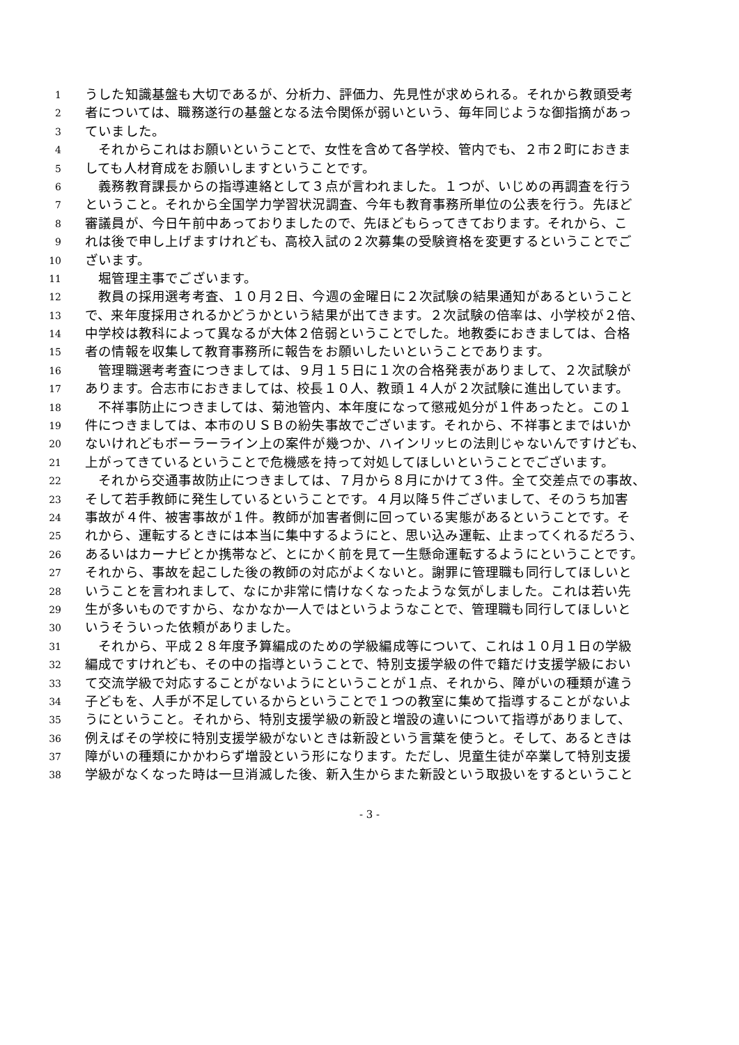1
うした知識基盤も大切であるが、分析力、評価力、先見性が求められる。それから教頭受考
2
者については、職務遂行の基盤となる法令関係が弱いという、毎年同じような御指摘があっ
3
ていました。
4
　それからこれはお願いということで、女性を含めて各学校、管内でも、２市２町におきま
5
しても人材育成をお願いしますということです。
6
　義務教育課長からの指導連絡として３点が言われました。１つが、いじめの再調査を行う
7
ということ。それから全国学力学習状況調査、今年も教育事務所単位の公表を行う。先ほど
8
審議員が、今日午前中あっておりましたので、先ほどもらってきております。それから、こ
9
れは後で申し上げますけれども、高校入試の２次募集の受験資格を変更するということでご
10
ざいます。
11
　堀管理主事でございます。
12
　教員の採用選考考査、１０月２日、今週の金曜日に２次試験の結果通知があるということ
13
で、来年度採用されるかどうかという結果が出てきます。２次試験の倍率は、小学校が２倍、
14
中学校は教科によって異なるが大体２倍弱ということでした。地教委におきましては、合格
15
者の情報を収集して教育事務所に報告をお願いしたいということであります。
16
　管理職選考考査につきましては、９月１５日に１次の合格発表がありまして、２次試験が
17
あります。合志市におきましては、校長１０人、教頭１４人が２次試験に進出しています。
18
　不祥事防止につきましては、菊池管内、本年度になって懲戒処分が１件あったと。この１
19
件につきましては、本市のＵＳＢの紛失事故でございます。それから、不祥事とまではいか
20
ないけれどもボーラーライン上の案件が幾つか、ハインリッヒの法則じゃないんですけども、
21
上がってきているということで危機感を持って対処してほしいということでございます。
22
　それから交通事故防止につきましては、７月から８月にかけて３件。全て交差点での事故、
23
そして若手教師に発生しているということです。４月以降５件ございまして、そのうち加害
24
事故が４件、被害事故が１件。教師が加害者側に回っている実態があるということです。そ
25
れから、運転するときには本当に集中するようにと、思い込み運転、止まってくれるだろう、
26
あるいはカーナビとか携帯など、とにかく前を見て一生懸命運転するようにということです。
27
それから、事故を起こした後の教師の対応がよくないと。謝罪に管理職も同行してほしいと
28
いうことを言われまして、なにか非常に情けなくなったような気がしました。これは若い先
29
生が多いものですから、なかなか一人ではというようなことで、管理職も同行してほしいと
30
いうそういった依頼がありました。
31
　それから、平成２８年度予算編成のための学級編成等について、これは１０月１日の学級
32
編成ですけれども、その中の指導ということで、特別支援学級の件で籍だけ支援学級におい
33
て交流学級で対応することがないようにということが１点、それから、障がいの種類が違う
34
子どもを、人手が不足しているからということで１つの教室に集めて指導することがないよ
35
うにということ。それから、特別支援学級の新設と増設の違いについて指導がありまして、
36
例えばその学校に特別支援学級がないときは新設という言葉を使うと。そして、あるときは
37
障がいの種類にかかわらず増設という形になります。ただし、児童生徒が卒業して特別支援
38
学級がなくなった時は一旦消滅した後、新入生からまた新設という取扱いをするということ
- 3 -